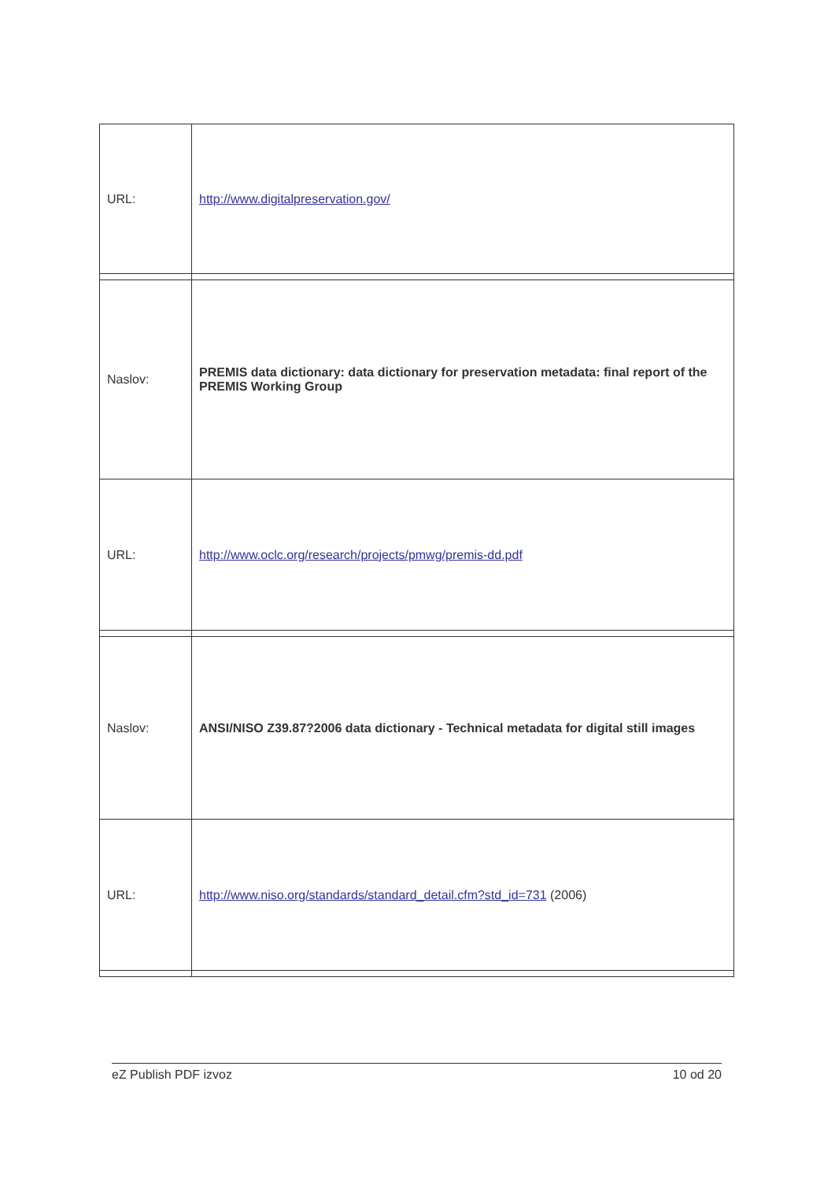| URL: | http://www.digitalpreservation.gov/ |
| Naslov: | PREMIS data dictionary: data dictionary for preservation metadata: final report of the PREMIS Working Group |
| URL: | http://www.oclc.org/research/projects/pmwg/premis-dd.pdf |
| Naslov: | ANSI/NISO Z39.87?2006 data dictionary - Technical metadata for digital still images |
| URL: | http://www.niso.org/standards/standard_detail.cfm?std_id=731 (2006) |
eZ Publish PDF izvoz 10 od 20